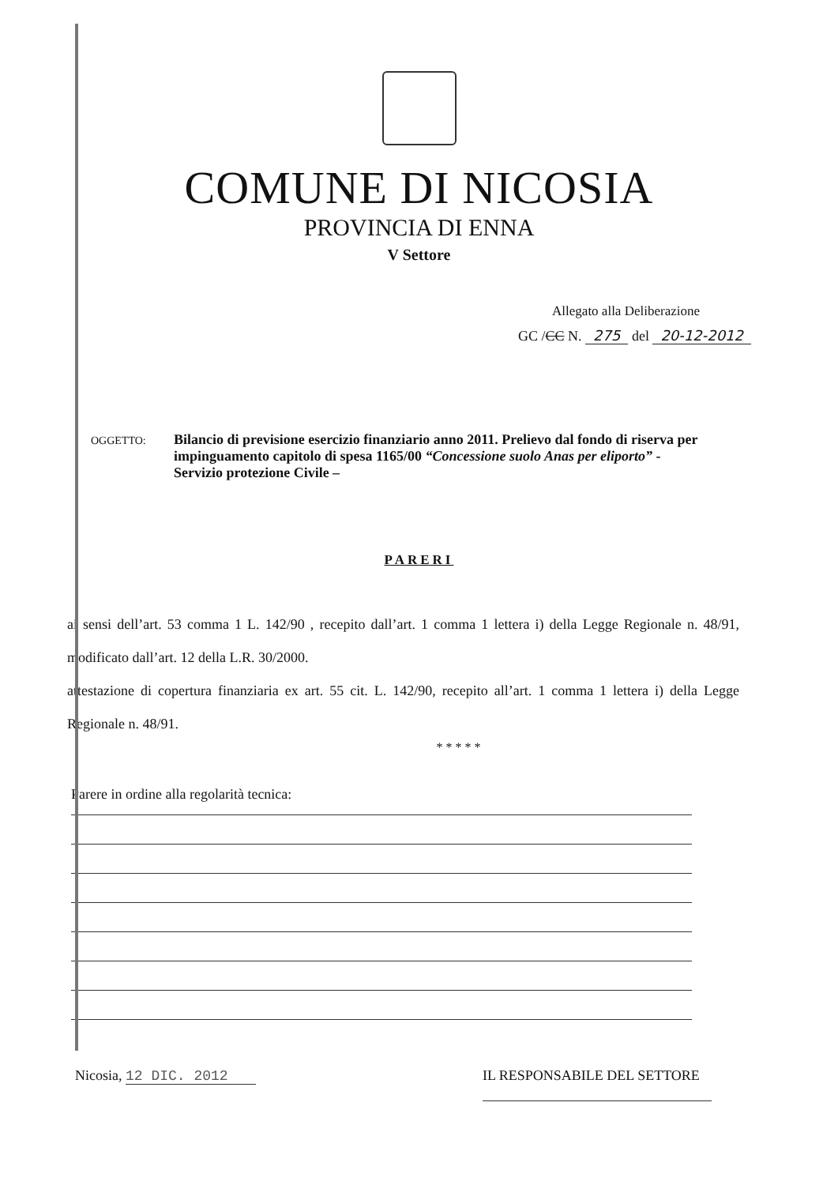COMUNE DI NICOSIA
PROVINCIA DI ENNA
V Settore
Allegato alla Deliberazione
GC /CC N. 275 del 20-12-2012
OGGETTO:
Bilancio di previsione esercizio finanziario anno 2011. Prelievo dal fondo di riserva per impinguamento capitolo di spesa 1165/00 “Concessione suolo Anas per eliporto” - Servizio protezione Civile –
PARERI
ai sensi dell’art. 53 comma 1 L. 142/90 , recepito dall’art. 1 comma 1 lettera i) della Legge Regionale n. 48/91, modificato dall’art. 12 della L.R. 30/2000.
attestazione di copertura finanziaria ex art. 55 cit. L. 142/90, recepito all’art. 1 comma 1 lettera i) della Legge Regionale n. 48/91.
* * * * *
Parere in ordine alla regolarità tecnica:
Nicosia, 12 DIC. 2012 IL RESPONSABILE DEL SETTORE